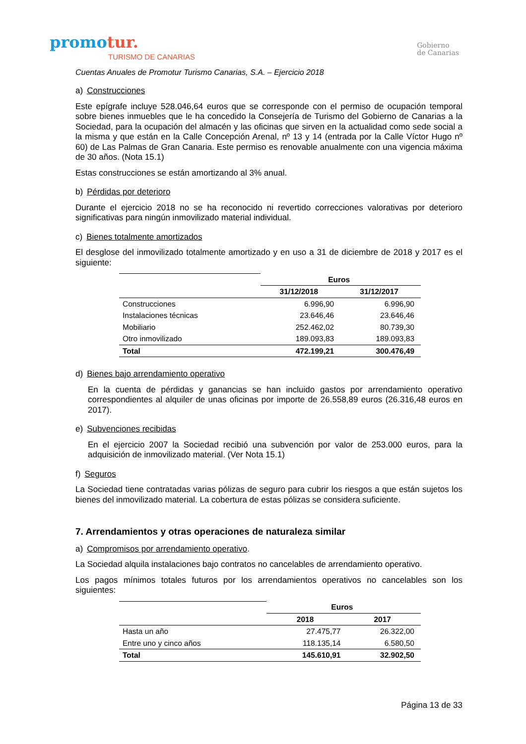promotur.
TURISMO DE CANARIAS
Gobierno
de Canarias
Cuentas Anuales de Promotur Turismo Canarias, S.A. – Ejercicio 2018
a) Construcciones
Este epígrafe incluye 528.046,64 euros que se corresponde con el permiso de ocupación temporal sobre bienes inmuebles que le ha concedido la Consejería de Turismo del Gobierno de Canarias a la Sociedad, para la ocupación del almacén y las oficinas que sirven en la actualidad como sede social a la misma y que están en la Calle Concepción Arenal, nº 13 y 14 (entrada por la Calle Víctor Hugo nº 60) de Las Palmas de Gran Canaria. Este permiso es renovable anualmente con una vigencia máxima de 30 años. (Nota 15.1)
Estas construcciones se están amortizando al 3% anual.
b) Pérdidas por deterioro
Durante el ejercicio 2018 no se ha reconocido ni revertido correcciones valorativas por deterioro significativas para ningún inmovilizado material individual.
c) Bienes totalmente amortizados
El desglose del inmovilizado totalmente amortizado y en uso a 31 de diciembre de 2018 y 2017 es el siguiente:
| | Euros | |
| | 31/12/2018 | 31/12/2017 |
| Construcciones | 6.996,90 | 6.996,90 |
| Instalaciones técnicas | 23.646,46 | 23.646,46 |
| Mobiliario | 252.462,02 | 80.739,30 |
| Otro inmovilizado | 189.093,83 | 189.093,83 |
| Total | 472.199,21 | 300.476,49 |
d) Bienes bajo arrendamiento operativo
En la cuenta de pérdidas y ganancias se han incluido gastos por arrendamiento operativo correspondientes al alquiler de unas oficinas por importe de 26.558,89 euros (26.316,48 euros en 2017).
e) Subvenciones recibidas
En el ejercicio 2007 la Sociedad recibió una subvención por valor de 253.000 euros, para la adquisición de inmovilizado material. (Ver Nota 15.1)
f) Seguros
La Sociedad tiene contratadas varias pólizas de seguro para cubrir los riesgos a que están sujetos los bienes del inmovilizado material. La cobertura de estas pólizas se considera suficiente.
7. Arrendamientos y otras operaciones de naturaleza similar
a) Compromisos por arrendamiento operativo.
La Sociedad alquila instalaciones bajo contratos no cancelables de arrendamiento operativo.
Los pagos mínimos totales futuros por los arrendamientos operativos no cancelables son los siguientes:
| | Euros | |
| | 2018 | 2017 |
| Hasta un año | 27.475,77 | 26.322,00 |
| Entre uno y cinco años | 118.135,14 | 6.580,50 |
| Total | 145.610,91 | 32.902,50 |
Página 13 de 33